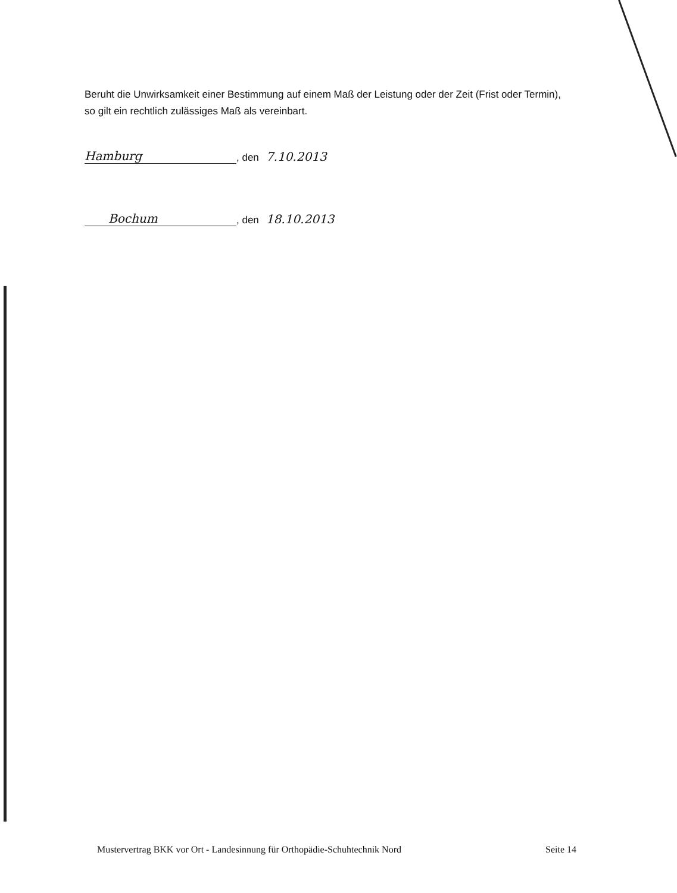Beruht die Unwirksamkeit einer Bestimmung auf einem Maß der Leistung oder der Zeit (Frist oder Termin), so gilt ein rechtlich zulässiges Maß als vereinbart.
Hamburg, den 7.10.2013
Bochum, den 18.10.2013
Mustervertrag BKK vor Ort - Landesinnung für Orthopädie-Schuhtechnik Nord Seite 14